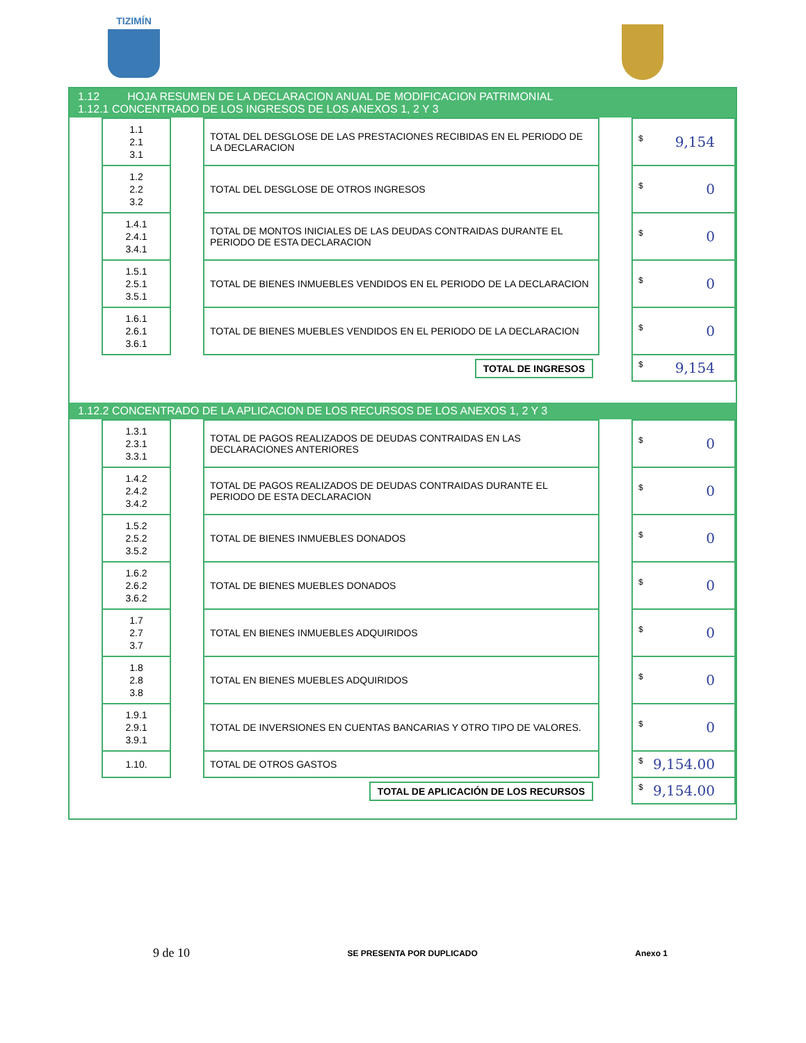TIZIMÍN
1.12 HOJA RESUMEN DE LA DECLARACION ANUAL DE MODIFICACION PATRIMONIAL
1.12.1 CONCENTRADO DE LOS INGRESOS DE LOS ANEXOS 1, 2 Y 3
| | 1.1 2.1 3.1 | | TOTAL DEL DESGLOSE DE LAS PRESTACIONES RECIBIDAS EN EL PERIODO DE LA DECLARACION | | $ 9,154 |
| | 1.2 2.2 3.2 | | TOTAL DEL DESGLOSE DE OTROS INGRESOS | | $ 0 |
| | 1.4.1 2.4.1 3.4.1 | | TOTAL DE MONTOS INICIALES DE LAS DEUDAS CONTRAIDAS DURANTE EL PERIODO DE ESTA DECLARACION | | $ 0 |
| | 1.5.1 2.5.1 3.5.1 | | TOTAL DE BIENES INMUEBLES VENDIDOS EN EL PERIODO DE LA DECLARACION | | $ 0 |
| | 1.6.1 2.6.1 3.6.1 | | TOTAL DE BIENES MUEBLES VENDIDOS EN EL PERIODO DE LA DECLARACION | | $ 0 |
| | | | TOTAL DE INGRESOS | | $ 9,154 |
1.12.2 CONCENTRADO DE LA APLICACION DE LOS RECURSOS DE LOS ANEXOS 1, 2 Y 3
| | 1.3.1 2.3.1 3.3.1 | | TOTAL DE PAGOS REALIZADOS DE DEUDAS CONTRAIDAS EN LAS DECLARACIONES ANTERIORES | | $ 0 |
| | 1.4.2 2.4.2 3.4.2 | | TOTAL DE PAGOS REALIZADOS DE DEUDAS CONTRAIDAS DURANTE EL PERIODO DE ESTA DECLARACION | | $ 0 |
| | 1.5.2 2.5.2 3.5.2 | | TOTAL DE BIENES INMUEBLES DONADOS | | $ 0 |
| | 1.6.2 2.6.2 3.6.2 | | TOTAL DE BIENES MUEBLES DONADOS | | $ 0 |
| | 1.7 2.7 3.7 | | TOTAL EN BIENES INMUEBLES ADQUIRIDOS | | $ 0 |
| | 1.8 2.8 3.8 | | TOTAL EN BIENES MUEBLES ADQUIRIDOS | | $ 0 |
| | 1.9.1 2.9.1 3.9.1 | | TOTAL DE INVERSIONES EN CUENTAS BANCARIAS Y OTRO TIPO DE VALORES. | | $ 0 |
| | 1.10. | | TOTAL DE OTROS GASTOS | | $ 9,154.00 |
| | | | TOTAL DE APLICACIÓN DE LOS RECURSOS | | $ 9,154.00 |
9 de 10 SE PRESENTA POR DUPLICADO Anexo 1